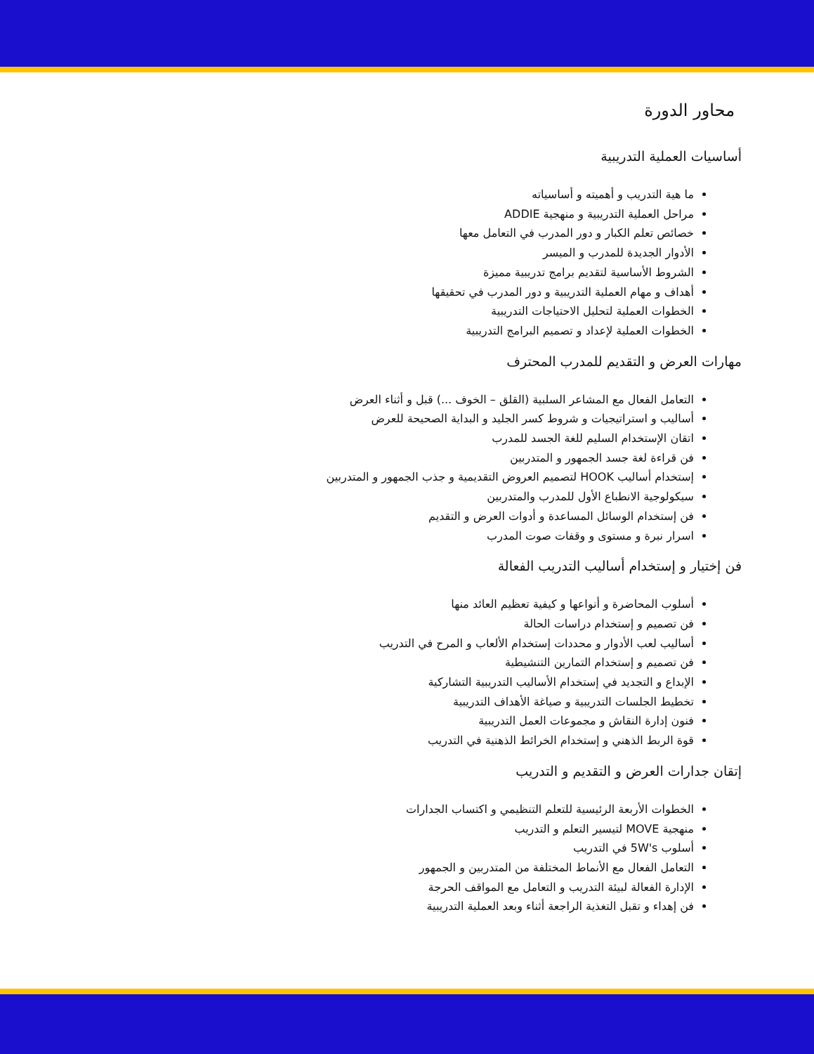محاور الدورة
أساسيات العملية التدريبية
ما هية التدريب و أهميته و أساسياته
مراحل العملية التدريبية و منهجية ADDIE
خصائص تعلم الكبار و دور المدرب في التعامل معها
الأدوار الجديدة للمدرب و الميسر
الشروط الأساسية لتقديم برامج تدريبية مميزة
أهداف و مهام العملية التدريبية و دور المدرب في تحقيقها
الخطوات العملية لتحليل الاحتياجات التدريبية
الخطوات العملية لإعداد و تصميم البرامج التدريبية
مهارات العرض و التقديم للمدرب المحترف
التعامل الفعال مع المشاعر السلبية (القلق – الخوف ...) قبل و أثناء العرض
أساليب و استراتيجيات و شروط كسر الجليد و البداية الصحيحة للعرض
اتقان الإستخدام السليم للغة الجسد للمدرب
فن قراءة لغة جسد الجمهور و المتدربين
إستخدام أساليب HOOK لتصميم العروض التقديمية و جذب الجمهور و المتدربين
سيكولوجية الانطباع الأول للمدرب والمتدربين
فن إستخدام الوسائل المساعدة و أدوات العرض و التقديم
اسرار نبرة و مستوى و وقفات صوت المدرب
فن إختيار و إستخدام أساليب التدريب الفعالة
أسلوب المحاضرة و أنواعها و كيفية تعظيم العائد منها
فن تصميم و إستخدام دراسات الحالة
أساليب لعب الأدوار و محددات إستخدام الألعاب و المرح في التدريب
فن تصميم و إستخدام التمارين التنشيطية
الإبداع و التجديد في إستخدام الأساليب التدريبية التشاركية
تخطيط الجلسات التدريبية و صياغة الأهداف التدريبية
فنون إدارة النقاش و مجموعات العمل التدريبية
قوة الربط الذهني و إستخدام الخرائط الذهنية في التدريب
إتقان جدارات العرض و التقديم و التدريب
الخطوات الأربعة الرئيسية للتعلم التنظيمي و اكتساب الجدارات
منهجية MOVE لتيسير التعلم و التدريب
أسلوب 5W's في التدريب
التعامل الفعال مع الأنماط المختلفة من المتدربين و الجمهور
الإدارة الفعالة لبيئة التدريب و التعامل مع المواقف الحرجة
فن إهداء و تقبل التغذية الراجعة أثناء وبعد العملية التدريبية